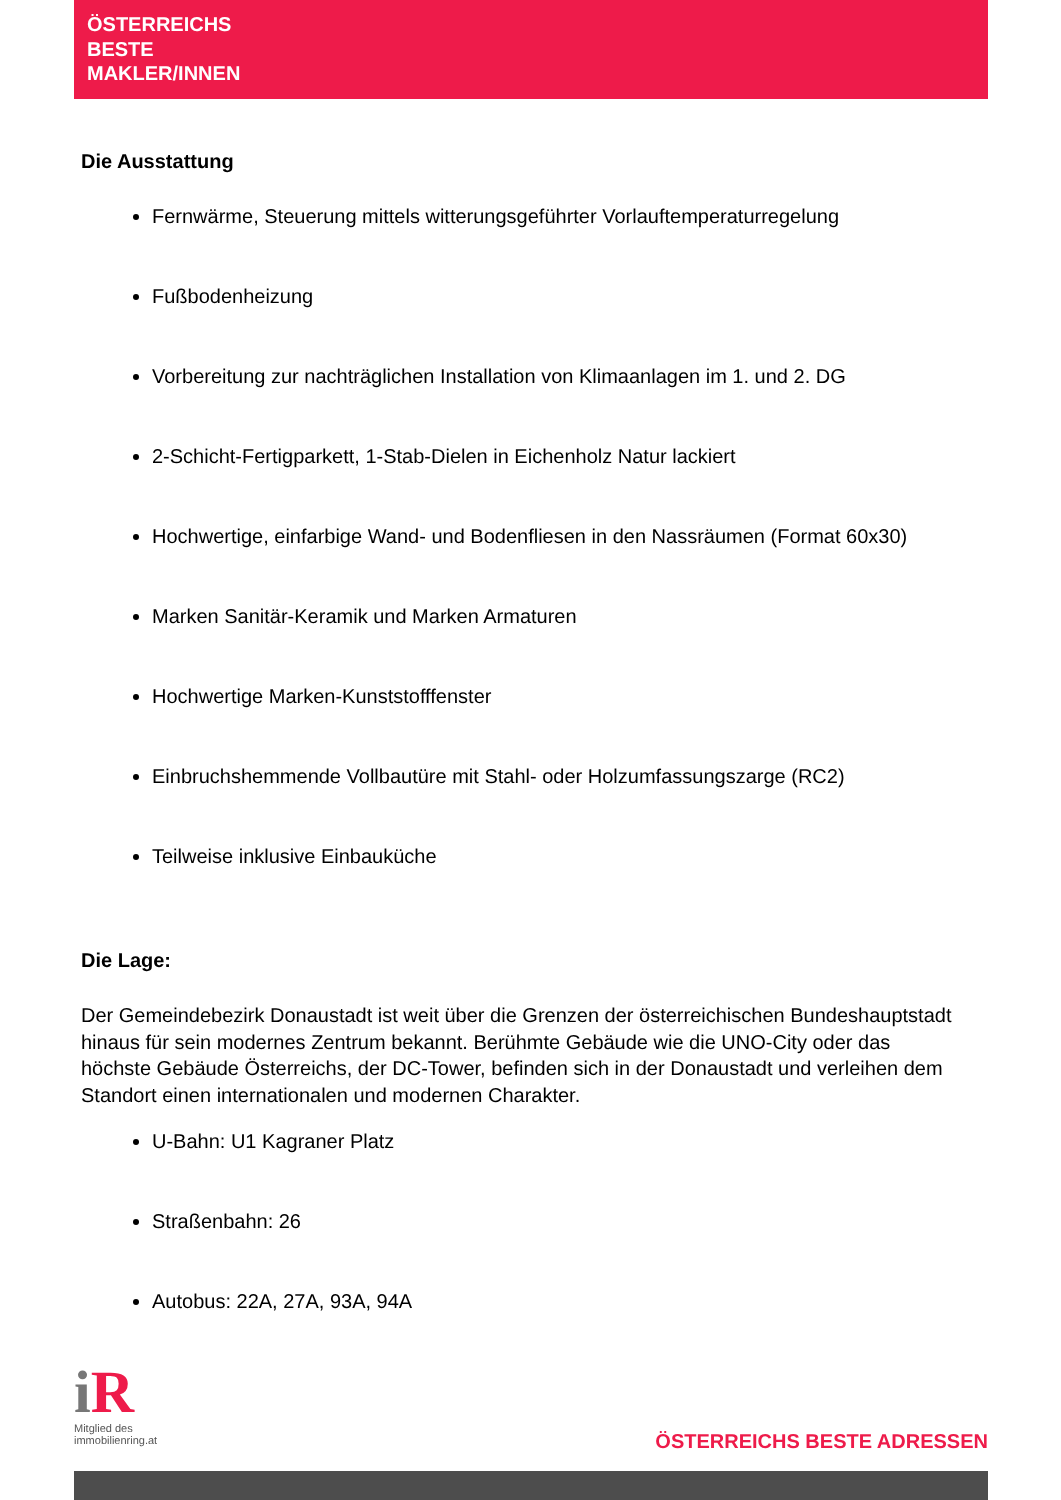ÖSTERREICHS
BESTE
MAKLER/INNEN
Die Ausstattung
Fernwärme, Steuerung mittels witterungsgeführter Vorlauftemperaturregelung
Fußbodenheizung
Vorbereitung zur nachträglichen Installation von Klimaanlagen im 1. und 2. DG
2-Schicht-Fertigparkett, 1-Stab-Dielen in Eichenholz Natur lackiert
Hochwertige, einfarbige Wand- und Bodenfliesen in den Nassräumen (Format 60x30)
Marken Sanitär-Keramik und Marken Armaturen
Hochwertige Marken-Kunststofffenster
Einbruchshemmende Vollbautüre mit Stahl- oder Holzumfassungszarge (RC2)
Teilweise inklusive Einbauküche
Die Lage:
Der Gemeindebezirk Donaustadt ist weit über die Grenzen der österreichischen Bundeshauptstadt hinaus für sein modernes Zentrum bekannt. Berühmte Gebäude wie die UNO-City oder das höchste Gebäude Österreichs, der DC-Tower, befinden sich in der Donaustadt und verleihen dem Standort einen internationalen und modernen Charakter.
U-Bahn: U1 Kagraner Platz
Straßenbahn: 26
Autobus: 22A, 27A, 93A, 94A
i R
Mitglied des
immobilienring.at
ÖSTERREICHS BESTE ADRESSEN